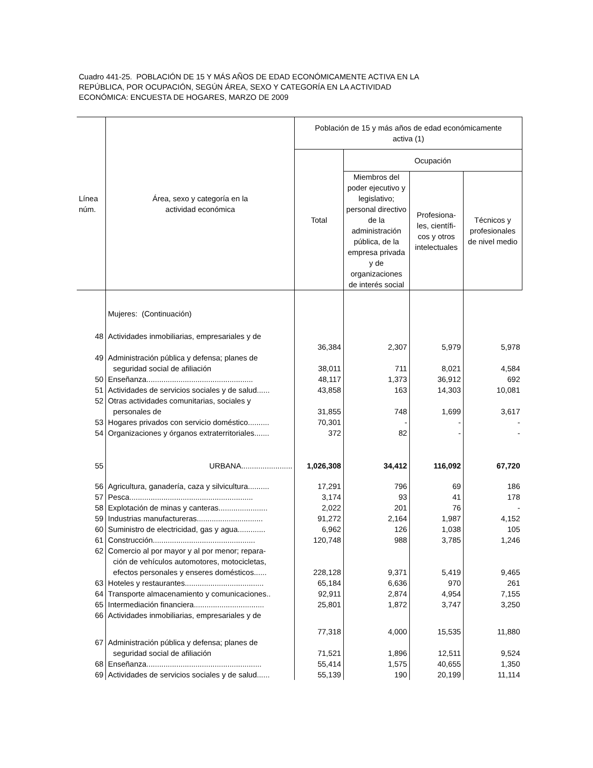Cuadro 441-25. POBLACIÓN DE 15 Y MÁS AÑOS DE EDAD ECONÓMICAMENTE ACTIVA EN LA
REPÚBLICA, POR OCUPACIÓN, SEGÚN ÁREA, SEXO Y CATEGORÍA EN LA ACTIVIDAD
ECONÓMICA: ENCUESTA DE HOGARES, MARZO DE 2009
| Línea núm. | Área, sexo y categoría en la actividad económica | Población de 15 y más años de edad económicamente activa (1) | | | |
| --- | --- | --- | --- | --- | --- |
| | | Total | Ocupación | | |
| | | | Miembros del poder ejecutivo y legislativo; personal directivo de la administración pública, de la empresa privada y de organizaciones de interés social | Profesiona-les, científi-cos y otros intelectuales | Técnicos y profesionales de nivel medio |
| | Mujeres: (Continuación) | | | | |
| 48 | Actividades inmobiliarias, empresariales y de | | | | |
| | | 36,384 | 2,307 | 5,979 | 5,978 |
| 49 | Administración pública y defensa; planes de | | | | |
| | seguridad social de afiliación | 38,011 | 711 | 8,021 | 4,584 |
| 50 | Enseñanza.................................................. | 48,117 | 1,373 | 36,912 | 692 |
| 51 | Actividades de servicios sociales y de salud...... | 43,858 | 163 | 14,303 | 10,081 |
| 52 | Otras actividades comunitarias, sociales y | | | | |
| | personales de | 31,855 | 748 | 1,699 | 3,617 |
| 53 | Hogares privados con servicio doméstico.......... | 70,301 | - | - | - |
| 54 | Organizaciones y órganos extraterritoriales....... | 372 | 82 | - | - |
| 55 | URBANA........................ | 1,026,308 | 34,412 | 116,092 | 67,720 |
| 56 | Agricultura, ganadería, caza y silvicultura.......... | 17,291 | 796 | 69 | 186 |
| 57 | Pesca.......................................................... | 3,174 | 93 | 41 | 178 |
| 58 | Explotación de minas y canteras....................... | 2,022 | 201 | 76 | - |
| 59 | Industrias manufactureras............................... | 91,272 | 2,164 | 1,987 | 4,152 |
| 60 | Suministro de electricidad, gas y agua............. | 6,962 | 126 | 1,038 | 105 |
| 61 | Construcción................................................ | 120,748 | 988 | 3,785 | 1,246 |
| 62 | Comercio al por mayor y al por menor; repara- | | | | |
| | ción de vehículos automotores, motocicletas, | | | | |
| | efectos personales y enseres domésticos...... | 228,128 | 9,371 | 5,419 | 9,465 |
| 63 | Hoteles y restaurantes..................................... | 65,184 | 6,636 | 970 | 261 |
| 64 | Transporte almacenamiento y comunicaciones.. | 92,911 | 2,874 | 4,954 | 7,155 |
| 65 | Intermediación financiera................................. | 25,801 | 1,872 | 3,747 | 3,250 |
| 66 | Actividades inmobiliarias, empresariales y de | | | | |
| | | 77,318 | 4,000 | 15,535 | 11,880 |
| 67 | Administración pública y defensa; planes de | | | | |
| | seguridad social de afiliación | 71,521 | 1,896 | 12,511 | 9,524 |
| 68 | Enseñanza...................................................... | 55,414 | 1,575 | 40,655 | 1,350 |
| 69 | Actividades de servicios sociales y de salud...... | 55,139 | 190 | 20,199 | 11,114 |